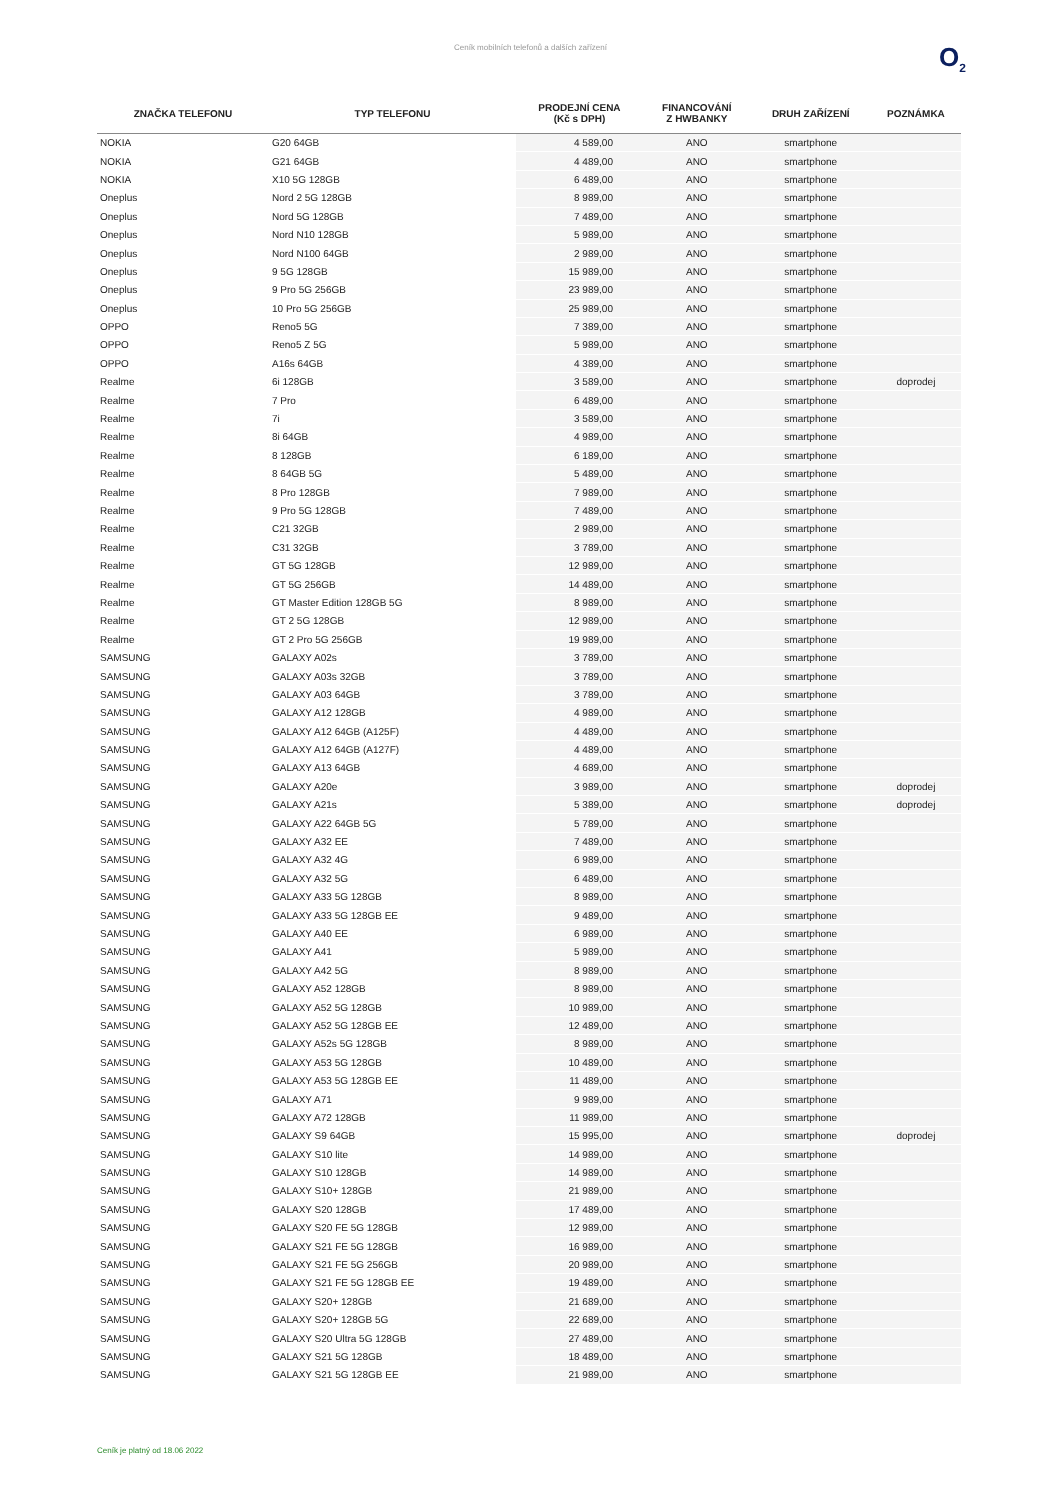Ceník mobilních telefonů a dalších zařízení
O<sub>2</sub>
| ZNAČKA TELEFONU | TYP TELEFONU | PRODEJNÍ CENA (Kč s DPH) | FINANCOVÁNÍ Z HWBANKY | DRUH ZAŘÍZENÍ | POZNÁMKA |
| --- | --- | --- | --- | --- | --- |
| NOKIA | G20 64GB | 4 589,00 | ANO | smartphone | |
| NOKIA | G21 64GB | 4 489,00 | ANO | smartphone | |
| NOKIA | X10 5G 128GB | 6 489,00 | ANO | smartphone | |
| Oneplus | Nord 2 5G 128GB | 8 989,00 | ANO | smartphone | |
| Oneplus | Nord 5G 128GB | 7 489,00 | ANO | smartphone | |
| Oneplus | Nord N10 128GB | 5 989,00 | ANO | smartphone | |
| Oneplus | Nord N100 64GB | 2 989,00 | ANO | smartphone | |
| Oneplus | 9 5G 128GB | 15 989,00 | ANO | smartphone | |
| Oneplus | 9 Pro 5G 256GB | 23 989,00 | ANO | smartphone | |
| Oneplus | 10 Pro 5G 256GB | 25 989,00 | ANO | smartphone | |
| OPPO | Reno5 5G | 7 389,00 | ANO | smartphone | |
| OPPO | Reno5 Z 5G | 5 989,00 | ANO | smartphone | |
| OPPO | A16s 64GB | 4 389,00 | ANO | smartphone | |
| Realme | 6i 128GB | 3 589,00 | ANO | smartphone | doprodej |
| Realme | 7 Pro | 6 489,00 | ANO | smartphone | |
| Realme | 7i | 3 589,00 | ANO | smartphone | |
| Realme | 8i 64GB | 4 989,00 | ANO | smartphone | |
| Realme | 8 128GB | 6 189,00 | ANO | smartphone | |
| Realme | 8 64GB 5G | 5 489,00 | ANO | smartphone | |
| Realme | 8 Pro 128GB | 7 989,00 | ANO | smartphone | |
| Realme | 9 Pro 5G 128GB | 7 489,00 | ANO | smartphone | |
| Realme | C21 32GB | 2 989,00 | ANO | smartphone | |
| Realme | C31 32GB | 3 789,00 | ANO | smartphone | |
| Realme | GT 5G 128GB | 12 989,00 | ANO | smartphone | |
| Realme | GT 5G 256GB | 14 489,00 | ANO | smartphone | |
| Realme | GT Master Edition 128GB 5G | 8 989,00 | ANO | smartphone | |
| Realme | GT 2 5G 128GB | 12 989,00 | ANO | smartphone | |
| Realme | GT 2 Pro 5G 256GB | 19 989,00 | ANO | smartphone | |
| SAMSUNG | GALAXY A02s | 3 789,00 | ANO | smartphone | |
| SAMSUNG | GALAXY A03s 32GB | 3 789,00 | ANO | smartphone | |
| SAMSUNG | GALAXY A03 64GB | 3 789,00 | ANO | smartphone | |
| SAMSUNG | GALAXY A12 128GB | 4 989,00 | ANO | smartphone | |
| SAMSUNG | GALAXY A12 64GB (A125F) | 4 489,00 | ANO | smartphone | |
| SAMSUNG | GALAXY A12 64GB (A127F) | 4 489,00 | ANO | smartphone | |
| SAMSUNG | GALAXY A13 64GB | 4 689,00 | ANO | smartphone | |
| SAMSUNG | GALAXY A20e | 3 989,00 | ANO | smartphone | doprodej |
| SAMSUNG | GALAXY A21s | 5 389,00 | ANO | smartphone | doprodej |
| SAMSUNG | GALAXY A22 64GB 5G | 5 789,00 | ANO | smartphone | |
| SAMSUNG | GALAXY A32 EE | 7 489,00 | ANO | smartphone | |
| SAMSUNG | GALAXY A32 4G | 6 989,00 | ANO | smartphone | |
| SAMSUNG | GALAXY A32 5G | 6 489,00 | ANO | smartphone | |
| SAMSUNG | GALAXY A33 5G 128GB | 8 989,00 | ANO | smartphone | |
| SAMSUNG | GALAXY A33 5G 128GB EE | 9 489,00 | ANO | smartphone | |
| SAMSUNG | GALAXY A40 EE | 6 989,00 | ANO | smartphone | |
| SAMSUNG | GALAXY A41 | 5 989,00 | ANO | smartphone | |
| SAMSUNG | GALAXY A42 5G | 8 989,00 | ANO | smartphone | |
| SAMSUNG | GALAXY A52 128GB | 8 989,00 | ANO | smartphone | |
| SAMSUNG | GALAXY A52 5G 128GB | 10 989,00 | ANO | smartphone | |
| SAMSUNG | GALAXY A52 5G 128GB EE | 12 489,00 | ANO | smartphone | |
| SAMSUNG | GALAXY A52s 5G 128GB | 8 989,00 | ANO | smartphone | |
| SAMSUNG | GALAXY A53 5G 128GB | 10 489,00 | ANO | smartphone | |
| SAMSUNG | GALAXY A53 5G 128GB EE | 11 489,00 | ANO | smartphone | |
| SAMSUNG | GALAXY A71 | 9 989,00 | ANO | smartphone | |
| SAMSUNG | GALAXY A72 128GB | 11 989,00 | ANO | smartphone | |
| SAMSUNG | GALAXY S9 64GB | 15 995,00 | ANO | smartphone | doprodej |
| SAMSUNG | GALAXY S10 lite | 14 989,00 | ANO | smartphone | |
| SAMSUNG | GALAXY S10 128GB | 14 989,00 | ANO | smartphone | |
| SAMSUNG | GALAXY S10+ 128GB | 21 989,00 | ANO | smartphone | |
| SAMSUNG | GALAXY S20 128GB | 17 489,00 | ANO | smartphone | |
| SAMSUNG | GALAXY S20 FE 5G 128GB | 12 989,00 | ANO | smartphone | |
| SAMSUNG | GALAXY S21 FE 5G 128GB | 16 989,00 | ANO | smartphone | |
| SAMSUNG | GALAXY S21 FE 5G 256GB | 20 989,00 | ANO | smartphone | |
| SAMSUNG | GALAXY S21 FE 5G 128GB EE | 19 489,00 | ANO | smartphone | |
| SAMSUNG | GALAXY S20+ 128GB | 21 689,00 | ANO | smartphone | |
| SAMSUNG | GALAXY S20+ 128GB 5G | 22 689,00 | ANO | smartphone | |
| SAMSUNG | GALAXY S20 Ultra 5G 128GB | 27 489,00 | ANO | smartphone | |
| SAMSUNG | GALAXY S21 5G 128GB | 18 489,00 | ANO | smartphone | |
| SAMSUNG | GALAXY S21 5G 128GB EE | 21 989,00 | ANO | smartphone | |
Ceník je platný od 18.06 2022